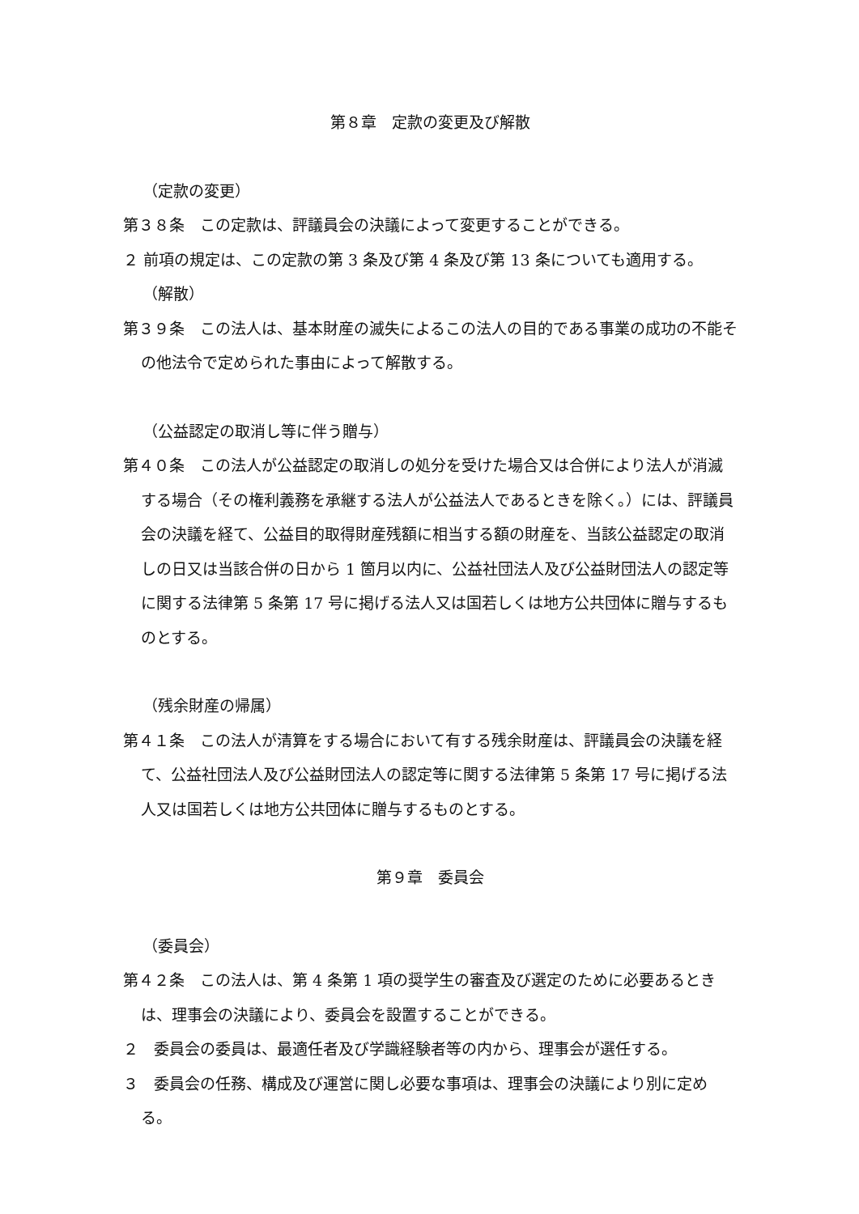第８章　定款の変更及び解散
（定款の変更）
第３８条　この定款は、評議員会の決議によって変更することができる。
２ 前項の規定は、この定款の第 3 条及び第 4 条及び第 13 条についても適用する。
（解散）
第３９条　この法人は、基本財産の滅失によるこの法人の目的である事業の成功の不能その他法令で定められた事由によって解散する。
（公益認定の取消し等に伴う贈与）
第４０条　この法人が公益認定の取消しの処分を受けた場合又は合併により法人が消滅する場合（その権利義務を承継する法人が公益法人であるときを除く。）には、評議員会の決議を経て、公益目的取得財産残額に相当する額の財産を、当該公益認定の取消しの日又は当該合併の日から 1 箇月以内に、公益社団法人及び公益財団法人の認定等に関する法律第 5 条第 17 号に掲げる法人又は国若しくは地方公共団体に贈与するものとする。
（残余財産の帰属）
第４１条　この法人が清算をする場合において有する残余財産は、評議員会の決議を経て、公益社団法人及び公益財団法人の認定等に関する法律第 5 条第 17 号に掲げる法人又は国若しくは地方公共団体に贈与するものとする。
第９章　委員会
（委員会）
第４２条　この法人は、第 4 条第 1 項の奨学生の審査及び選定のために必要あるときは、理事会の決議により、委員会を設置することができる。
２　委員会の委員は、最適任者及び学識経験者等の内から、理事会が選任する。
３　委員会の任務、構成及び運営に関し必要な事項は、理事会の決議により別に定める。